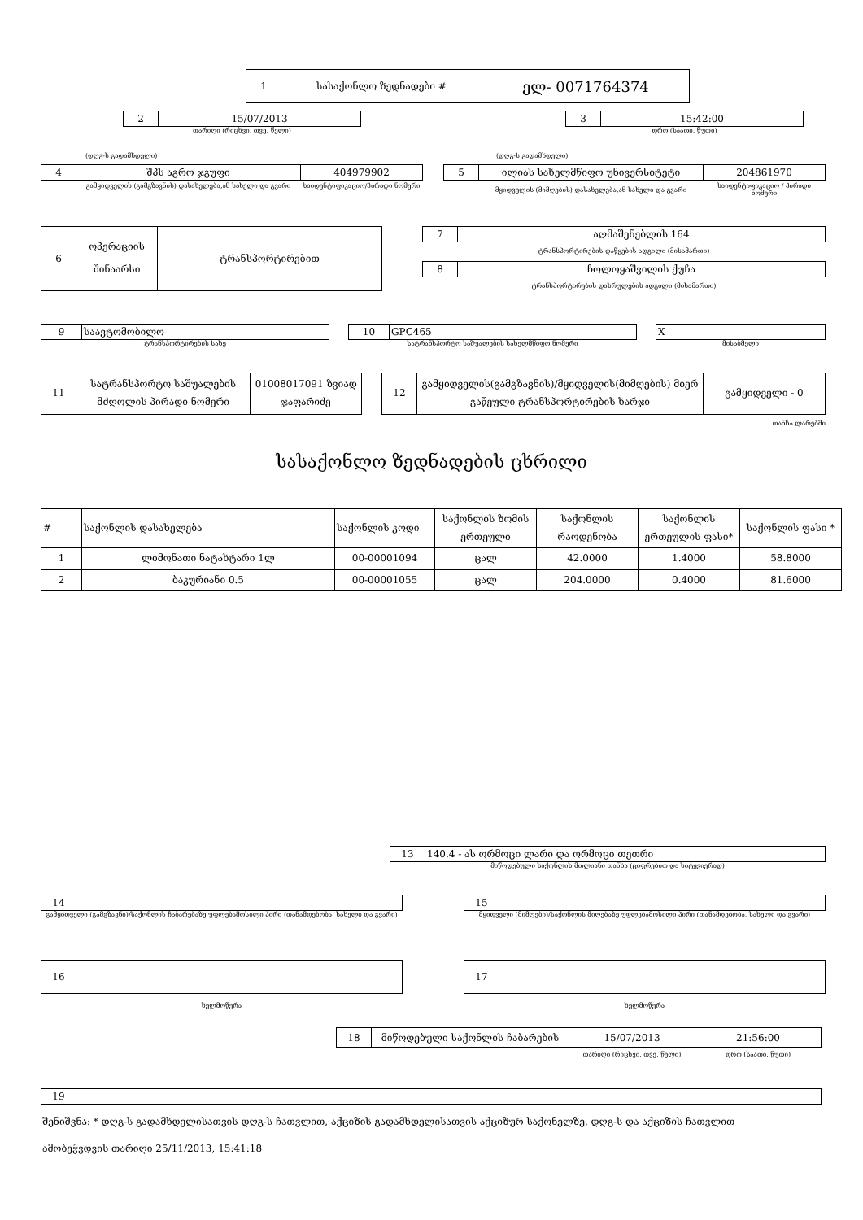| 1 | სასაქონლო ზედნადები # | ელ- 0071764374 |
| 2 | 15/07/2013 |
თარიღი (რიცხვი, თვე, წელი)
| 3 | 15:42:00 |
დრო (საათი, წუთი)
(დღგ-ს გადამხდელი) (დღგ-ს გადამხდელი)
| 4 | შპს აგრო ჯგუფი | 404979902 |
| | გამყიდველის (გამგზავნის) დასახელება,ან სახელი და გვარი | საიდენტიფიკაციო/პირადი ნომერი |
| 5 | ილიას სახელმწიფო უნივერსიტეტი | 204861970 |
| | მყიდველის (მიმღების) დასახელება,ან სახელი და გვარი | საიდენტიფიკაციო / პირადი ნომერი |
| 6 | ოპერაციის შინაარსი | ტრანსპორტირებით |
| 7 | აღმაშენებლის 164 |
ტრანსპორტირების დაწყების ადგილი (მისამართი)
| 8 | ჩოლოყაშვილის ქუჩა |
ტრანსპორტირების დასრულების ადგილი (მისამართი)
| 9 | საავტომობილო |
ტრანსპორტირების სახე
| 10 | GPC465 |
სატრანსპორტო საშუალების სახელმწიფო ნომერი
| X |
მისაბმელი
| 11 | სატრანსპორტო საშუალების მძღოლის პირადი ნომერი | 01008017091 ზვიად ჯაფარიძე |
| 12 | გამყიდველის(გამგზავნის)/მყიდველის(მიმღების) მიერ გაწეული ტრანსპორტირების ხარჯი | გამყიდველი - 0 |
თანხა ლარებში
სასაქონლო ზედნადების ცხრილი
| # | საქონლის დასახელება | საქონლის კოდი | საქონლის ზომის ერთეული | საქონლის რაოდენობა | საქონლის ერთეულის ფასი* | საქონლის ფასი * |
| --- | --- | --- | --- | --- | --- | --- |
| 1 | ლიმონათი ნატახტარი 1ლ | 00-00001094 | ცალ | 42.0000 | 1.4000 | 58.8000 |
| 2 | ბაკურიანი 0.5 | 00-00001055 | ცალ | 204.0000 | 0.4000 | 81.6000 |
| 13 | 140.4 - ას ორმოცი ლარი და ორმოცი თეთრი |
მიწოდებული საქონლის მთლიანი თანხა (ციფრებით და სიტყვიერად)
| 14 | |
გამყიდველი (გამგზავნი)/საქონლის ჩაბარებაზე უფლებამოსილი პირი (თანამდებობა, სახელი და გვარი)
| 15 | |
მყიდველი (მიმღები)/საქონლის მიღებაზე უფლებამოსილი პირი (თანამდებობა, სახელი და გვარი)
| 16 | |
ხელმოწერა
| 17 | |
ხელმოწერა
| 18 | მიწოდებული საქონლის ჩაბარების | 15/07/2013 | 21:56:00 |
| | | თარიღი (რიცხვი, თვე, წელი) | დრო (საათი, წუთი) |
| 19 | |
შენიშვნა: * დღგ-ს გადამხდელისათვის დღგ-ს ჩათვლით, აქციზის გადამხდელისათვის აქციზურ საქონელზე, დღგ-ს და აქციზის ჩათვლით
ამობეჭვდვის თარიღი 25/11/2013, 15:41:18